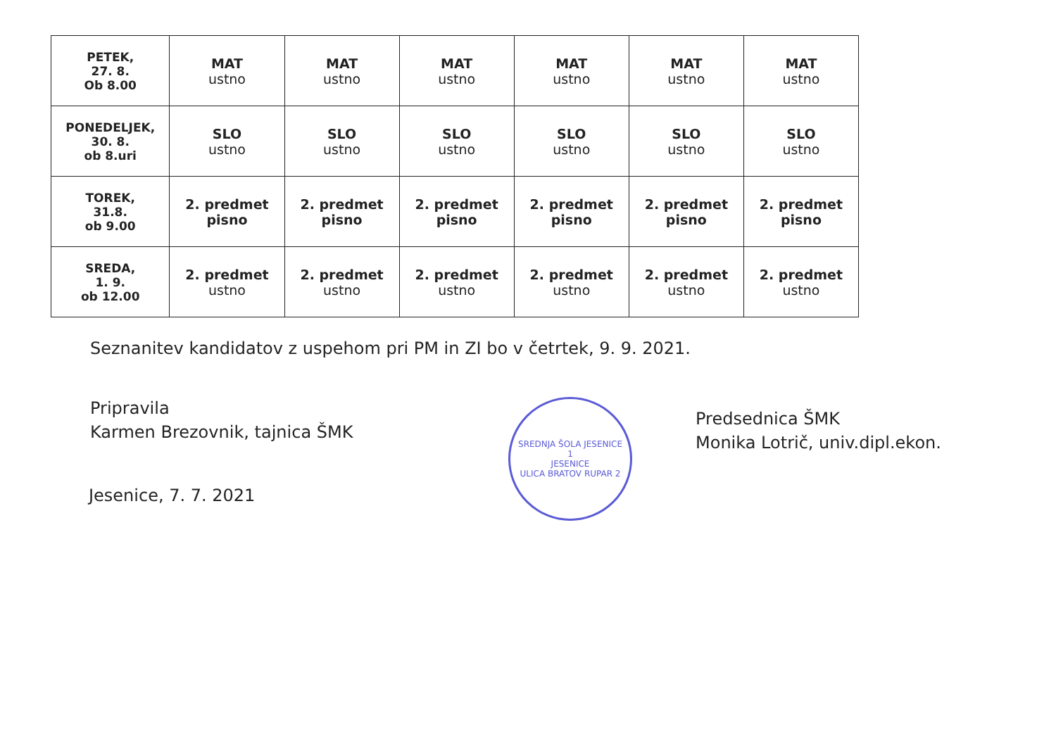| PETEK, 27. 8. Ob 8.00 | MAT ustno | MAT ustno | MAT ustno | MAT ustno | MAT ustno | MAT ustno |
| PONEDELJEK, 30. 8. ob 8.uri | SLO ustno | SLO ustno | SLO ustno | SLO ustno | SLO ustno | SLO ustno |
| TOREK, 31.8. ob 9.00 | 2. predmet pisno | 2. predmet pisno | 2. predmet pisno | 2. predmet pisno | 2. predmet pisno | 2. predmet pisno |
| SREDA, 1. 9. ob 12.00 | 2. predmet ustno | 2. predmet ustno | 2. predmet ustno | 2. predmet ustno | 2. predmet ustno | 2. predmet ustno |
Seznanitev kandidatov z uspehom pri PM in ZI bo v četrtek, 9. 9. 2021.
Pripravila
Karmen Brezovnik, tajnica ŠMK
SREDNJA ŠOLA JESENICE
1
JESENICE
ULICA BRATOV RUPAR 2
Predsednica ŠMK
Monika Lotrič, univ.dipl.ekon.
Jesenice, 7. 7. 2021